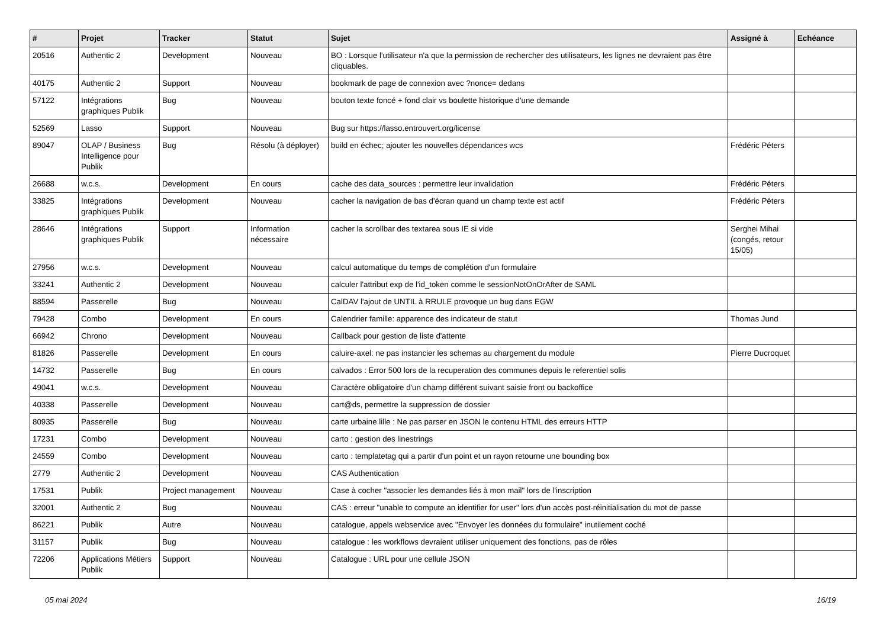| # | Projet | Tracker | Statut | Sujet | Assigné à | Echéance |
| --- | --- | --- | --- | --- | --- | --- |
| 20516 | Authentic 2 | Development | Nouveau | BO : Lorsque l'utilisateur n'a que la permission de rechercher des utilisateurs, les lignes ne devraient pas être cliquables. | | |
| 40175 | Authentic 2 | Support | Nouveau | bookmark de page de connexion avec ?nonce= dedans | | |
| 57122 | Intégrations graphiques Publik | Bug | Nouveau | bouton texte foncé + fond clair vs boulette historique d'une demande | | |
| 52569 | Lasso | Support | Nouveau | Bug sur https://lasso.entrouvert.org/license | | |
| 89047 | OLAP / Business Intelligence pour Publik | Bug | Résolu (à déployer) | build en échec; ajouter les nouvelles dépendances wcs | Frédéric Péters | |
| 26688 | w.c.s. | Development | En cours | cache des data_sources : permettre leur invalidation | Frédéric Péters | |
| 33825 | Intégrations graphiques Publik | Development | Nouveau | cacher la navigation de bas d'écran quand un champ texte est actif | Frédéric Péters | |
| 28646 | Intégrations graphiques Publik | Support | Information nécessaire | cacher la scrollbar des textarea sous IE si vide | Serghei Mihai (congés, retour 15/05) | |
| 27956 | w.c.s. | Development | Nouveau | calcul automatique du temps de complétion d'un formulaire | | |
| 33241 | Authentic 2 | Development | Nouveau | calculer l'attribut exp de l'id_token comme le sessionNotOnOrAfter de SAML | | |
| 88594 | Passerelle | Bug | Nouveau | CalDAV l'ajout de UNTIL à RRULE provoque un bug dans EGW | | |
| 79428 | Combo | Development | En cours | Calendrier famille: apparence des indicateur de statut | Thomas Jund | |
| 66942 | Chrono | Development | Nouveau | Callback pour gestion de liste d'attente | | |
| 81826 | Passerelle | Development | En cours | caluire-axel: ne pas instancier les schemas au chargement du module | Pierre Ducroquet | |
| 14732 | Passerelle | Bug | En cours | calvados : Error 500 lors de la recuperation des communes depuis le referentiel solis | | |
| 49041 | w.c.s. | Development | Nouveau | Caractère obligatoire d'un champ différent suivant saisie front ou backoffice | | |
| 40338 | Passerelle | Development | Nouveau | cart@ds, permettre la suppression de dossier | | |
| 80935 | Passerelle | Bug | Nouveau | carte urbaine lille : Ne pas parser en JSON le contenu HTML des erreurs HTTP | | |
| 17231 | Combo | Development | Nouveau | carto : gestion des linestrings | | |
| 24559 | Combo | Development | Nouveau | carto : templatetag qui a partir d'un point et un rayon retourne une bounding box | | |
| 2779 | Authentic 2 | Development | Nouveau | CAS Authentication | | |
| 17531 | Publik | Project management | Nouveau | Case à cocher "associer les demandes liés à mon mail" lors de l'inscription | | |
| 32001 | Authentic 2 | Bug | Nouveau | CAS : erreur "unable to compute an identifier for user" lors d'un accès post-réinitialisation du mot de passe | | |
| 86221 | Publik | Autre | Nouveau | catalogue, appels webservice avec "Envoyer les données du formulaire" inutilement coché | | |
| 31157 | Publik | Bug | Nouveau | catalogue : les workflows devraient utiliser uniquement des fonctions, pas de rôles | | |
| 72206 | Applications Métiers Publik | Support | Nouveau | Catalogue : URL pour une cellule JSON | | |
05 mai 2024 16/19